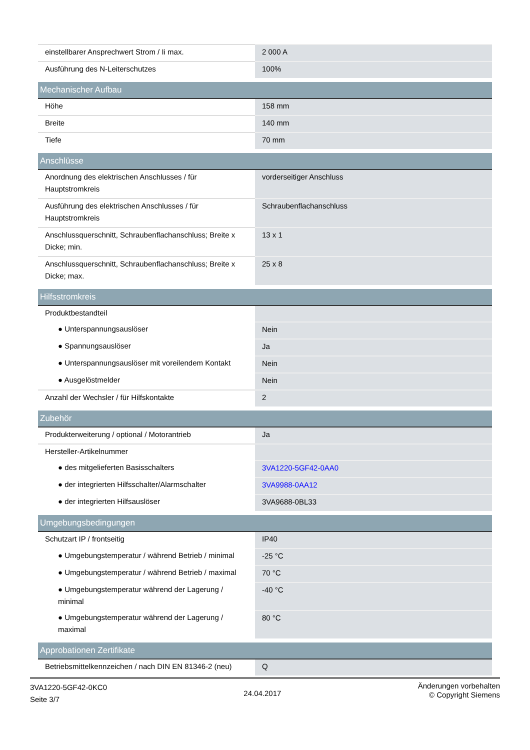| einstellbarer Ansprechwert Strom / Ii max. | 2 000 A |
| Ausführung des N-Leiterschutzes | 100% |
| Mechanischer Aufbau | |
| Höhe | 158 mm |
| Breite | 140 mm |
| Tiefe | 70 mm |
| Anschlüsse | |
| Anordnung des elektrischen Anschlusses / für Hauptstromkreis | vorderseitiger Anschluss |
| Ausführung des elektrischen Anschlusses / für Hauptstromkreis | Schraubenflachanschluss |
| Anschlussquerschnitt, Schraubenflachanschluss; Breite x Dicke; min. | 13 x 1 |
| Anschlussquerschnitt, Schraubenflachanschluss; Breite x Dicke; max. | 25 x 8 |
| Hilfsstromkreis | |
| Produktbestandteil | |
| ● Unterspannungsauslöser | Nein |
| ● Spannungsauslöser | Ja |
| ● Unterspannungsauslöser mit voreilendem Kontakt | Nein |
| ● Ausgelöstmelder | Nein |
| Anzahl der Wechsler / für Hilfskontakte | 2 |
| Zubehör | |
| Produkterweiterung / optional / Motorantrieb | Ja |
| Hersteller-Artikelnummer | |
| ● des mitgelieferten Basisschalters | 3VA1220-5GF42-0AA0 |
| ● der integrierten Hilfsschalter/Alarmschalter | 3VA9988-0AA12 |
| ● der integrierten Hilfsauslöser | 3VA9688-0BL33 |
| Umgebungsbedingungen | |
| Schutzart IP / frontseitig | IP40 |
| ● Umgebungstemperatur / während Betrieb / minimal | -25 °C |
| ● Umgebungstemperatur / während Betrieb / maximal | 70 °C |
| ● Umgebungstemperatur während der Lagerung / minimal | -40 °C |
| ● Umgebungstemperatur während der Lagerung / maximal | 80 °C |
| Approbationen Zertifikate | |
| Betriebsmittelkennzeichen / nach DIN EN 81346-2 (neu) | Q |
3VA1220-5GF42-0KC0
Seite 3/7
24.04.2017
Änderungen vorbehalten
© Copyright Siemens